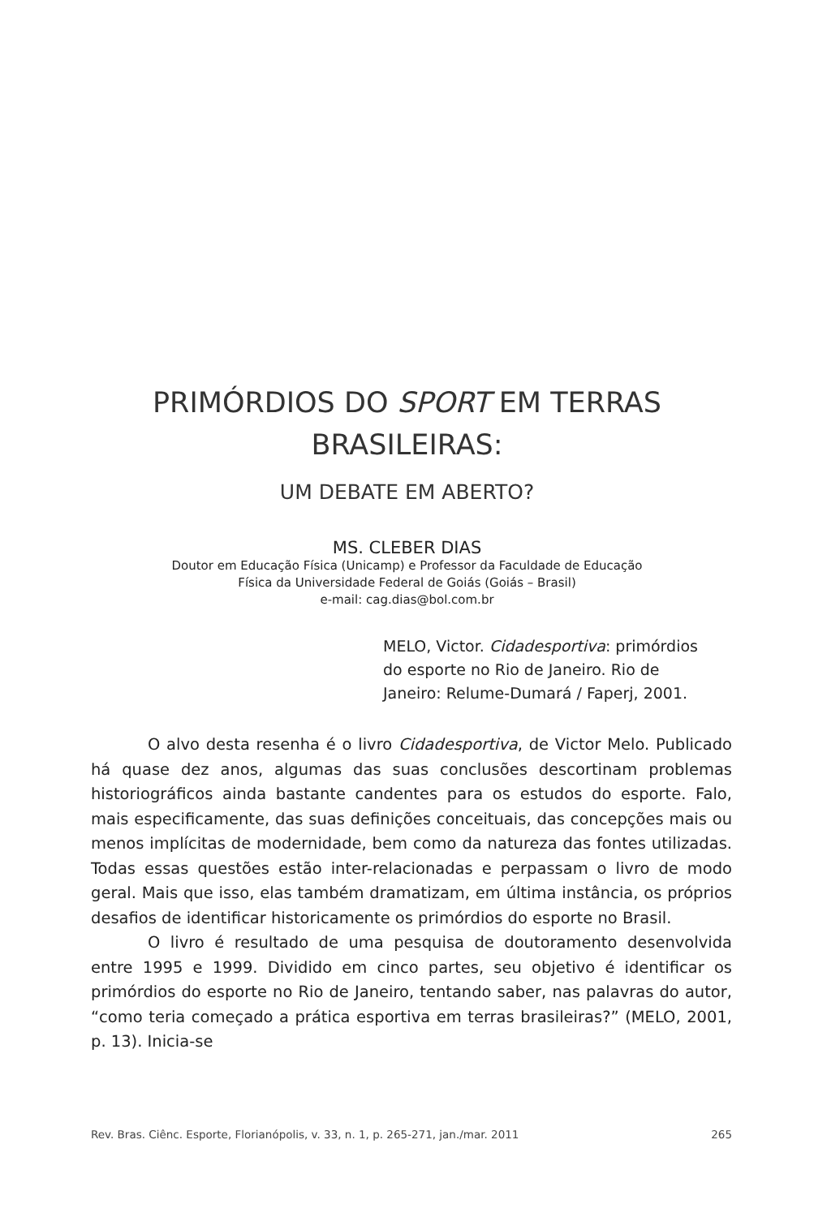PRIMÓRDIOS DO SPORT EM TERRAS
BRASILEIRAS:
UM DEBATE EM ABERTO?
MS. CLEBER DIAS
Doutor em Educação Física (Unicamp) e Professor da Faculdade de Educação
Física da Universidade Federal de Goiás (Goiás – Brasil)
e-mail: cag.dias@bol.com.br
MELO, Victor. Cidadesportiva: primórdios do esporte no Rio de Janeiro. Rio de Janeiro: Relume-Dumará / Faperj, 2001.
O alvo desta resenha é o livro Cidadesportiva, de Victor Melo. Publicado há quase dez anos, algumas das suas conclusões descortinam problemas historiográficos ainda bastante candentes para os estudos do esporte. Falo, mais especificamente, das suas definições conceituais, das concepções mais ou menos implícitas de modernidade, bem como da natureza das fontes utilizadas. Todas essas questões estão inter-relacionadas e perpassam o livro de modo geral. Mais que isso, elas também dramatizam, em última instância, os próprios desafios de identificar historicamente os primórdios do esporte no Brasil.
O livro é resultado de uma pesquisa de doutoramento desenvolvida entre 1995 e 1999. Dividido em cinco partes, seu objetivo é identificar os primórdios do esporte no Rio de Janeiro, tentando saber, nas palavras do autor, “como teria começado a prática esportiva em terras brasileiras?” (MELO, 2001, p. 13). Inicia-se
Rev. Bras. Ciênc. Esporte, Florianópolis, v. 33, n. 1, p. 265-271, jan./mar. 2011 265